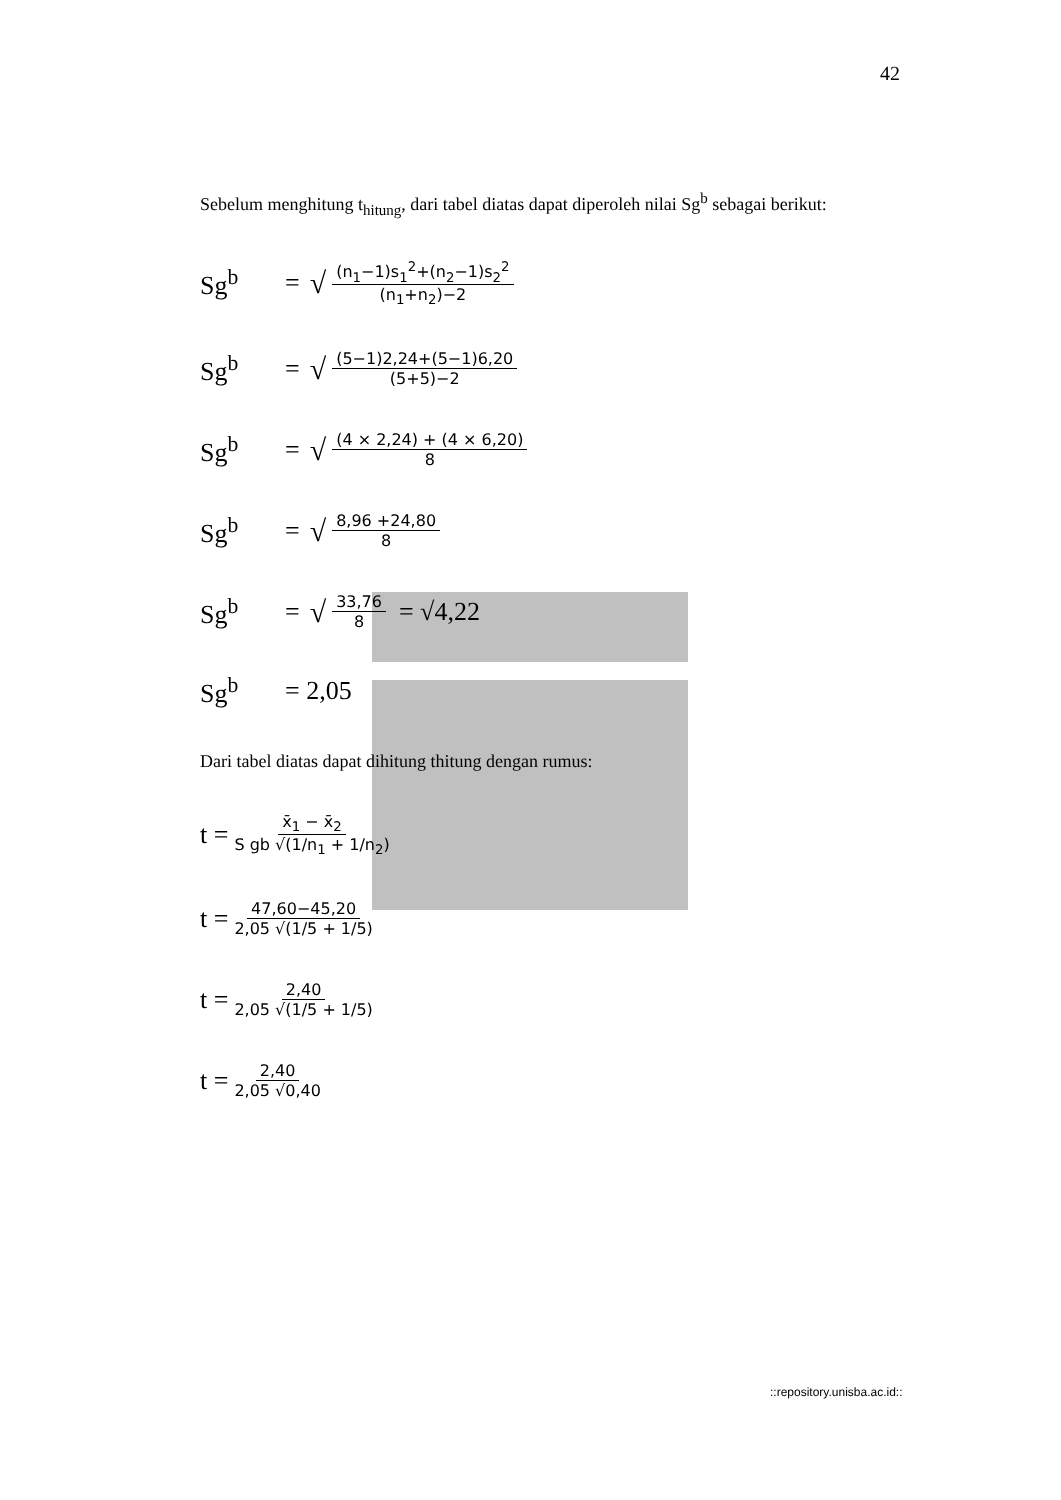42
Sebelum menghitung t<sub>hitung</sub>, dari tabel diatas dapat diperoleh nilai Sg<sup>b</sup> sebagai berikut:
Sg<sup>b</sup> = √ (n<sub>1</sub>−1)s<sub>1</sub><sup>2</sup>+(n<sub>2</sub>−1)s<sub>2</sub><sup>2</sup> (n<sub>1</sub>+n<sub>2</sub>)−2
Sg<sup>b</sup> = √ (5−1)2,24+(5−1)6,20 (5+5)−2
Sg<sup>b</sup> = √ (4 × 2,24) + (4 × 6,20) 8
Sg<sup>b</sup> = √ 8,96 +24,80 8
Sg<sup>b</sup> = √ 33,76 8 = √4,22
Sg<sup>b</sup> = 2,05
Dari tabel diatas dapat dihitung thitung dengan rumus:
t = x̄<sub>1</sub> − x̄<sub>2</sub> S gb √(1/n<sub>1</sub> + 1/n<sub>2</sub>)
t = 47,60−45,20 2,05 √(1/5 + 1/5)
t = 2,40 2,05 √(1/5 + 1/5)
t = 2,40 2,05 √0,40
::repository.unisba.ac.id::